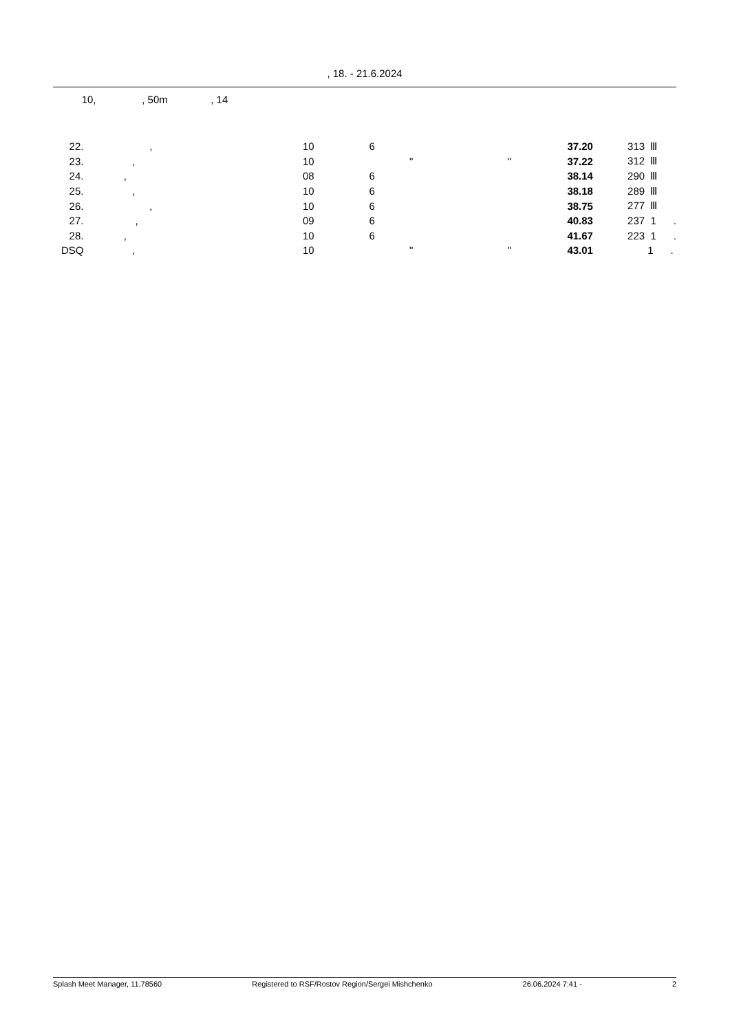, 18. - 21.6.2024
10, , 50m , 14
| 22. | , | 10 | 6 | 37.20 | 313 Ⅲ |
| 23. | , | 10 | " " | 37.22 | 312 Ⅲ |
| 24. | , | 08 | 6 | 38.14 | 290 Ⅲ |
| 25. | , | 10 | 6 | 38.18 | 289 Ⅲ |
| 26. | , | 10 | 6 | 38.75 | 277 Ⅲ |
| 27. | , | 09 | 6 | 40.83 | 237 1 . |
| 28. | , | 10 | 6 | 41.67 | 223 1 . |
| DSQ | , | 10 | " " | 43.01 | 1 . |
Splash Meet Manager, 11.78560 Registered to RSF/Rostov Region/Sergei Mishchenko 26.06.2024 7:41 - 2